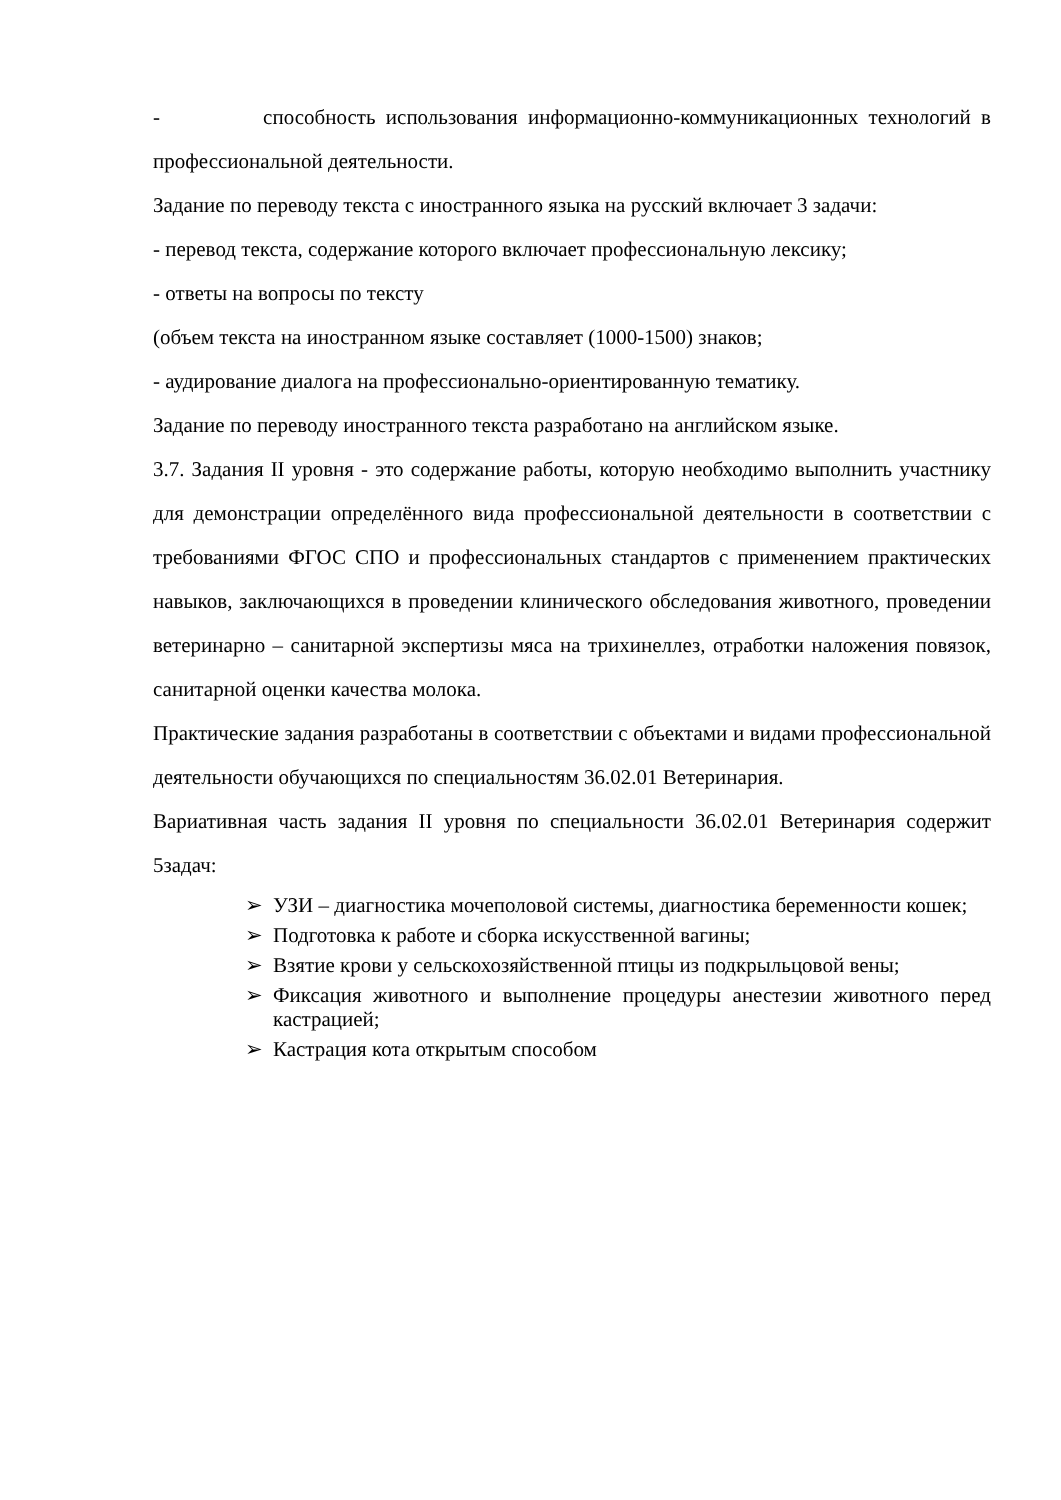- способность использования информационно-коммуникационных технологий в профессиональной деятельности.
Задание по переводу текста с иностранного языка на русский включает 3 задачи:
- перевод текста, содержание которого включает профессиональную лексику;
- ответы на вопросы по тексту
(объем текста на иностранном языке составляет (1000-1500) знаков;
- аудирование диалога на профессионально-ориентированную тематику.
Задание по переводу иностранного текста разработано на английском языке.
3.7. Задания II уровня - это содержание работы, которую необходимо выполнить участнику для демонстрации определённого вида профессиональной деятельности в соответствии с требованиями ФГОС СПО и профессиональных стандартов с применением практических навыков, заключающихся в проведении клинического обследования животного, проведении ветеринарно – санитарной экспертизы мяса на трихинеллез, отработки наложения повязок, санитарной оценки качества молока.
Практические задания разработаны в соответствии с объектами и видами профессиональной деятельности обучающихся по специальностям 36.02.01 Ветеринария.
Вариативная часть задания II уровня по специальности 36.02.01 Ветеринария содержит 5задач:
➢ УЗИ – диагностика мочеполовой системы, диагностика беременности кошек;
➢ Подготовка к работе и сборка искусственной вагины;
➢ Взятие крови у сельскохозяйственной птицы из подкрыльцовой вены;
➢ Фиксация животного и выполнение процедуры анестезии животного перед кастрацией;
➢ Кастрация кота открытым способом